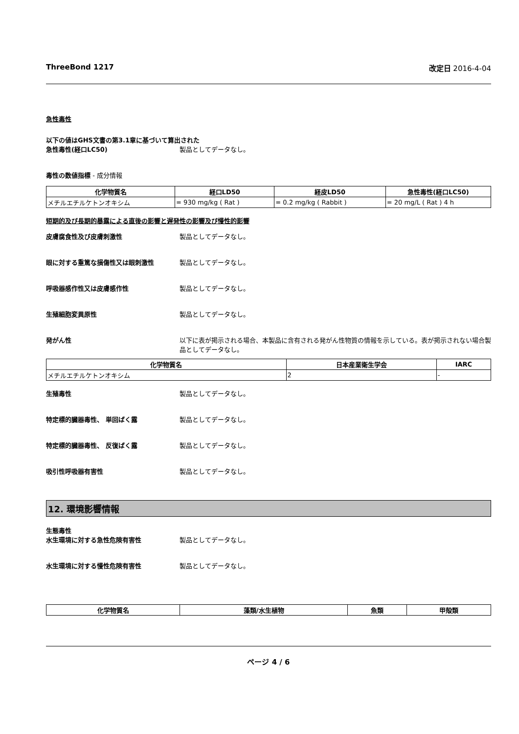ThreeBond 1217 改定日 2016-4-04
急性毒性
以下の値はGHS文書の第3.1章に基づいて算出された
急性毒性(経口LC50) 製品としてデータなし。
毒性の数値指標 - 成分情報
| 化学物質名 | 経口LD50 | 経皮LD50 | 急性毒性(経口LC50) |
| --- | --- | --- | --- |
| メチルエチルケトンオキシム | = 930 mg/kg ( Rat ) | = 0.2 mg/kg ( Rabbit ) | = 20 mg/L ( Rat ) 4 h |
短期的及び長期的暴露による直後の影響と遅発性の影響及び慢性的影響
皮膚腐食性及び皮膚刺激性 製品としてデータなし。
眼に対する重篤な損傷性又は眼刺激性 製品としてデータなし。
呼吸器感作性又は皮膚感作性 製品としてデータなし。
生殖細胞変異原性 製品としてデータなし。
発がん性 以下に表が掲示される場合、本製品に含有される発がん性物質の情報を示している。表が掲示されない場合製品としてデータなし。
| 化学物質名 | 日本産業衛生学会 | IARC |
| --- | --- | --- |
| メチルエチルケトンオキシム | 2 | - |
生殖毒性 製品としてデータなし。
特定標的臓器毒性、 単回ばく露 製品としてデータなし。
特定標的臓器毒性、 反復ばく露 製品としてデータなし。
吸引性呼吸器有害性 製品としてデータなし。
12. 環境影響情報
生態毒性
水生環境に対する急性危険有害性 製品としてデータなし。
水生環境に対する慢性危険有害性 製品としてデータなし。
| 化学物質名 | 藻類/水生植物 | 魚類 | 甲殻類 |
| --- | --- | --- | --- |
ページ 4 / 6